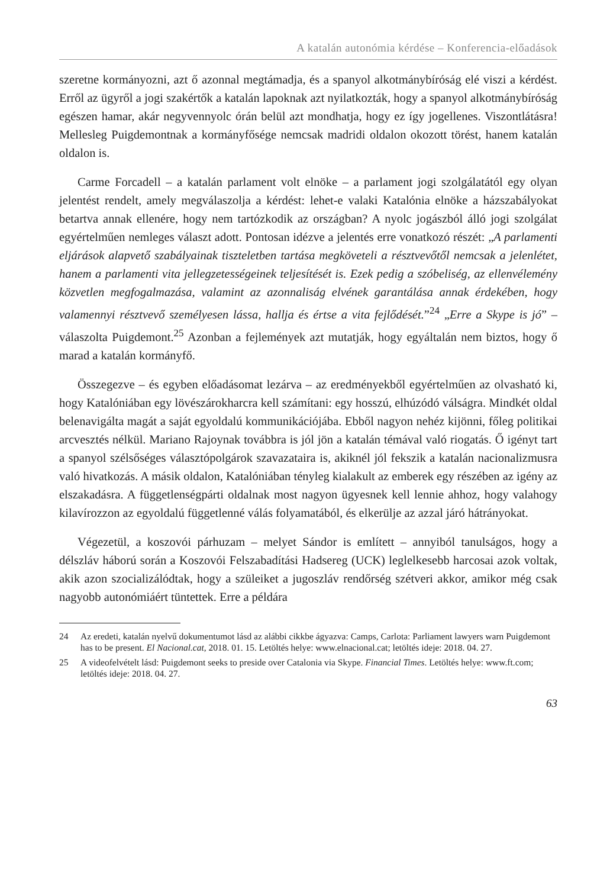A katalán autonómia kérdése – Konferencia-előadások
szeretne kormányozni, azt ő azonnal megtámadja, és a spanyol alkotmánybíróság elé viszi a kérdést. Erről az ügyről a jogi szakértők a katalán lapoknak azt nyilatkozták, hogy a spanyol alkotmánybíróság egészen hamar, akár negyvennyolc órán belül azt mondhatja, hogy ez így jogellenes. Viszontlátásra! Mellesleg Puigdemontnak a kormányfősége nemcsak madridi oldalon okozott törést, hanem katalán oldalon is.
Carme Forcadell – a katalán parlament volt elnöke – a parlament jogi szolgálatától egy olyan jelentést rendelt, amely megválaszolja a kérdést: lehet-e valaki Katalónia elnöke a házszabályokat betartva annak ellenére, hogy nem tartózkodik az országban? A nyolc jogászból álló jogi szolgálat egyértelműen nemleges választ adott. Pontosan idézve a jelentés erre vonatkozó részét: „A parlamenti eljárások alapvető szabályainak tiszteletben tartása megköveteli a résztvevőtől nemcsak a jelenlétet, hanem a parlamenti vita jellegzetességeinek teljesítését is. Ezek pedig a szóbeliség, az ellenvélemény közvetlen megfogalmazása, valamint az azonnaliság elvének garantálása annak érdekében, hogy valamennyi résztvevő személyesen lássa, hallja és értse a vita fejlődését.”<sup>24</sup> „Erre a Skype is jó” – válaszolta Puigdemont.<sup>25</sup> Azonban a fejlemények azt mutatják, hogy egyáltalán nem biztos, hogy ő marad a katalán kormányfő.
Összegezve – és egyben előadásomat lezárva – az eredményekből egyértelműen az olvasható ki, hogy Katalóniában egy lövészárokharcra kell számítani: egy hosszú, elhúzódó válságra. Mindkét oldal belenavigálta magát a saját egyoldalú kommunikációjába. Ebből nagyon nehéz kijönni, főleg politikai arcvesztés nélkül. Mariano Rajoynak továbbra is jól jön a katalán témával való riogatás. Ő igényt tart a spanyol szélsőséges választópolgárok szavazataira is, akiknél jól fekszik a katalán nacionalizmusra való hivatkozás. A másik oldalon, Katalóniában tényleg kialakult az emberek egy részében az igény az elszakadásra. A függetlenségpárti oldalnak most nagyon ügyesnek kell lennie ahhoz, hogy valahogy kilavírozzon az egyoldalú függetlenné válás folyamatából, és elkerülje az azzal járó hátrányokat.
Végezetül, a koszovói párhuzam – melyet Sándor is említett – annyiból tanulságos, hogy a délszláv háború során a Koszovói Felszabadítási Hadsereg (UCK) leglelkesebb harcosai azok voltak, akik azon szocializálódtak, hogy a szüleiket a jugoszláv rendőrség szétveri akkor, amikor még csak nagyobb autonómiáért tüntettek. Erre a példára
24 Az eredeti, katalán nyelvű dokumentumot lásd az alábbi cikkbe ágyazva: Camps, Carlota: Parliament lawyers warn Puigdemont has to be present. El Nacional.cat, 2018. 01. 15. Letöltés helye: www.elnacional.cat; letöltés ideje: 2018. 04. 27.
25 A videofelvételt lásd: Puigdemont seeks to preside over Catalonia via Skype. Financial Times. Letöltés helye: www.ft.com; letöltés ideje: 2018. 04. 27.
63